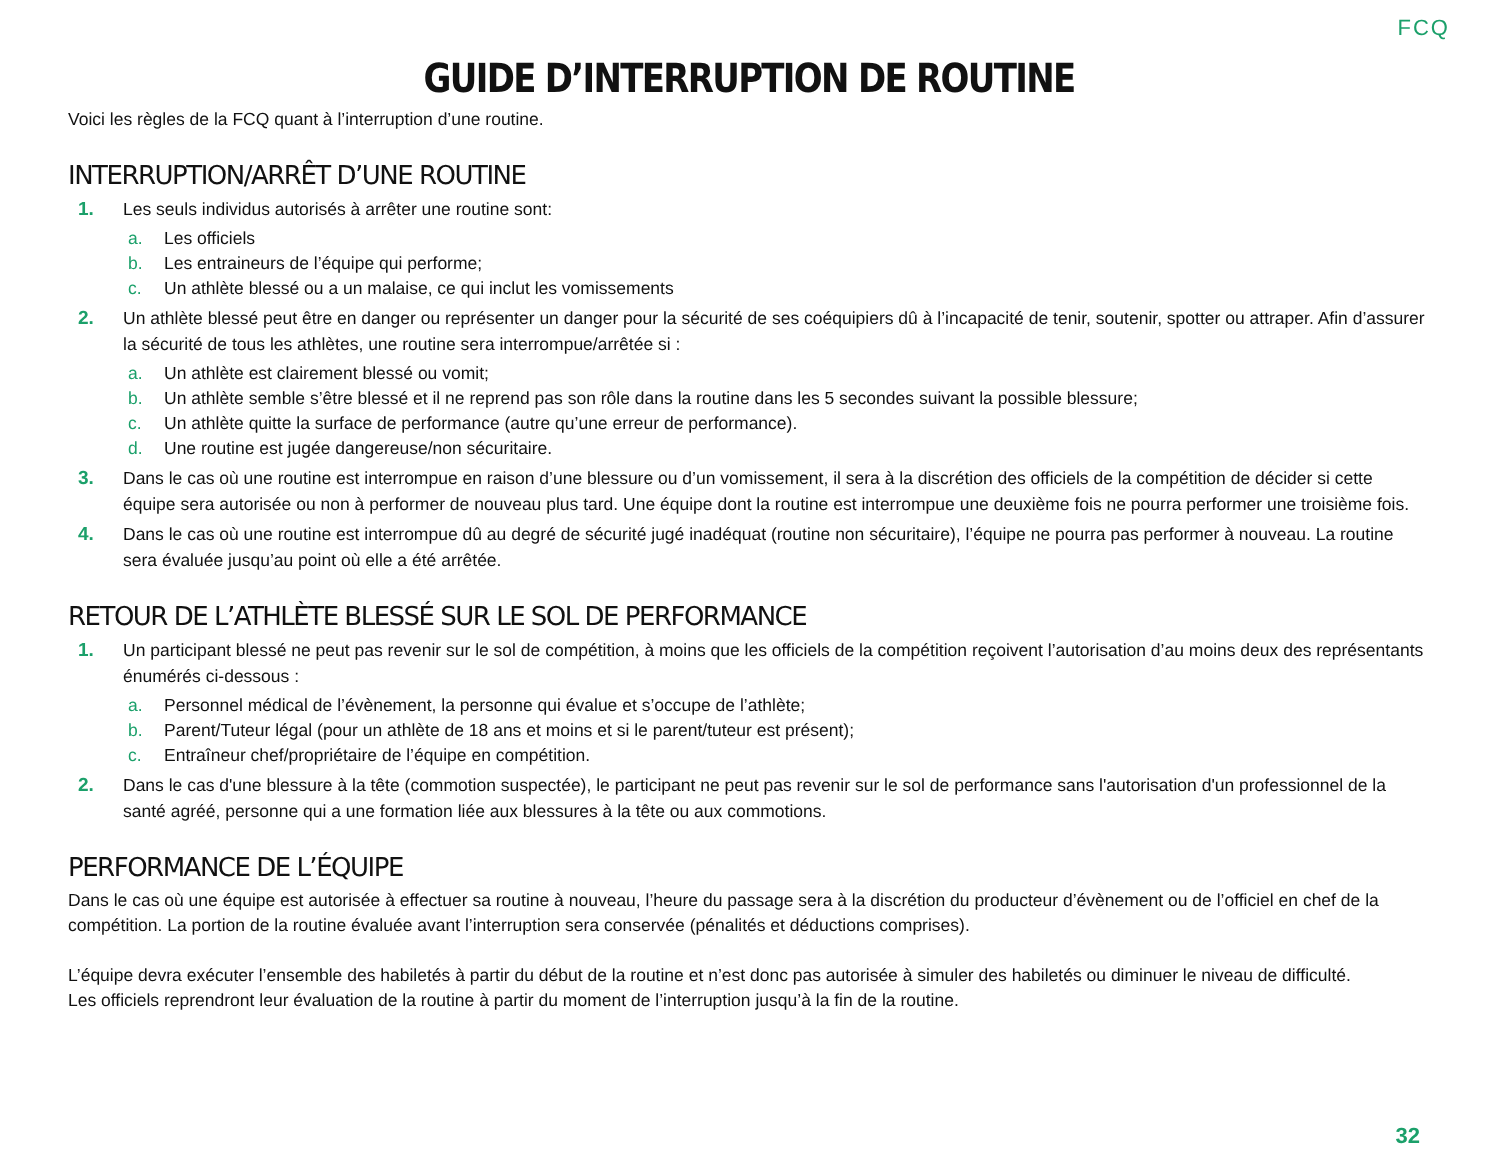FCQ
GUIDE D’INTERRUPTION DE ROUTINE
Voici les règles de la FCQ quant à l’interruption d’une routine.
INTERRUPTION/ARRÊT D’UNE ROUTINE
1. Les seuls individus autorisés à arrêter une routine sont:
a. Les officiels
b. Les entraineurs de l’équipe qui performe;
c. Un athlète blessé ou a un malaise, ce qui inclut les vomissements
2. Un athlète blessé peut être en danger ou représenter un danger pour la sécurité de ses coéquipiers dû à l’incapacité de tenir, soutenir, spotter ou attraper. Afin d’assurer la sécurité de tous les athlètes, une routine sera interrompue/arrêtée si :
a. Un athlète est clairement blessé ou vomit;
b. Un athlète semble s’être blessé et il ne reprend pas son rôle dans la routine dans les 5 secondes suivant la possible blessure;
c. Un athlète quitte la surface de performance (autre qu’une erreur de performance).
d. Une routine est jugée dangereuse/non sécuritaire.
3. Dans le cas où une routine est interrompue en raison d’une blessure ou d’un vomissement, il sera à la discrétion des officiels de la compétition de décider si cette équipe sera autorisée ou non à performer de nouveau plus tard. Une équipe dont la routine est interrompue une deuxième fois ne pourra performer une troisième fois.
4. Dans le cas où une routine est interrompue dû au degré de sécurité jugé inadéquat (routine non sécuritaire), l’équipe ne pourra pas performer à nouveau. La routine sera évaluée jusqu’au point où elle a été arrêtée.
RETOUR DE L’ATHLÈTE BLESSÉ SUR LE SOL DE PERFORMANCE
1. Un participant blessé ne peut pas revenir sur le sol de compétition, à moins que les officiels de la compétition reçoivent l’autorisation d’au moins deux des représentants énumérés ci-dessous :
a. Personnel médical de l’évènement, la personne qui évalue et s’occupe de l’athlète;
b. Parent/Tuteur légal (pour un athlète de 18 ans et moins et si le parent/tuteur est présent);
c. Entraîneur chef/propriétaire de l’équipe en compétition.
2. Dans le cas d'une blessure à la tête (commotion suspectée), le participant ne peut pas revenir sur le sol de performance sans l'autorisation d'un professionnel de la santé agréé, personne qui a une formation liée aux blessures à la tête ou aux commotions.
PERFORMANCE DE L’ÉQUIPE
Dans le cas où une équipe est autorisée à effectuer sa routine à nouveau, l’heure du passage sera à la discrétion du producteur d’évènement ou de l’officiel en chef de la compétition. La portion de la routine évaluée avant l’interruption sera conservée (pénalités et déductions comprises).
L’équipe devra exécuter l’ensemble des habiletés à partir du début de la routine et n’est donc pas autorisée à simuler des habiletés ou diminuer le niveau de difficulté.
Les officiels reprendront leur évaluation de la routine à partir du moment de l’interruption jusqu’à la fin de la routine.
32